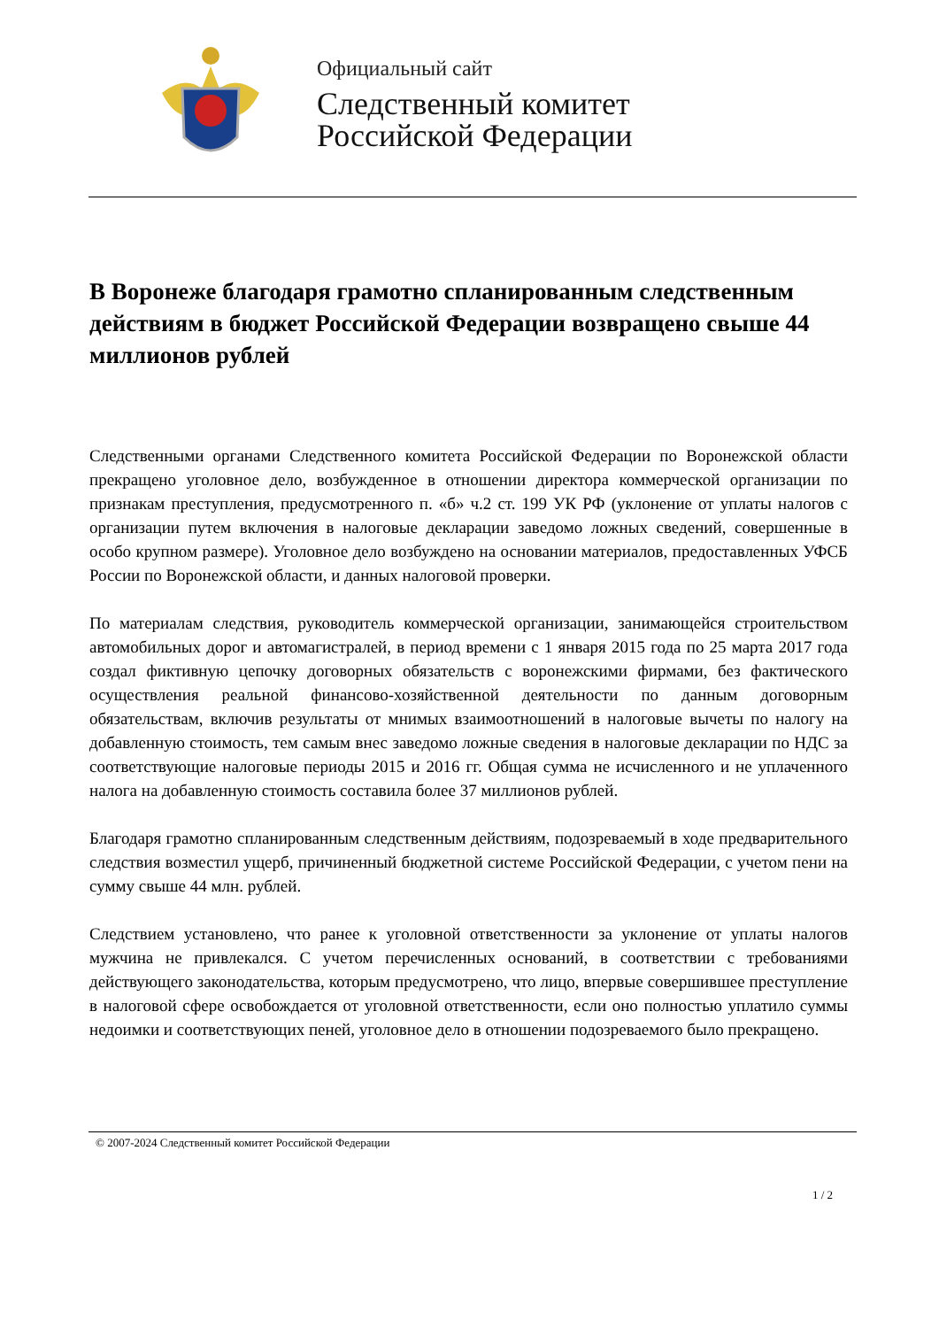Официальный сайт
Следственный комитет
Российской Федерации
В Воронеже благодаря грамотно спланированным следственным действиям в бюджет Российской Федерации возвращено свыше 44 миллионов рублей
Следственными органами Следственного комитета Российской Федерации по Воронежской области прекращено уголовное дело, возбужденное в отношении директора коммерческой организации по признакам преступления, предусмотренного п. «б» ч.2 ст. 199 УК РФ (уклонение от уплаты налогов с организации путем включения в налоговые декларации заведомо ложных сведений, совершенные в особо крупном размере). Уголовное дело возбуждено на основании материалов, предоставленных УФСБ России по Воронежской области, и данных налоговой проверки.
По материалам следствия, руководитель коммерческой организации, занимающейся строительством автомобильных дорог и автомагистралей, в период времени с 1 января 2015 года по 25 марта 2017 года создал фиктивную цепочку договорных обязательств с воронежскими фирмами, без фактического осуществления реальной финансово-хозяйственной деятельности по данным договорным обязательствам, включив результаты от мнимых взаимоотношений в налоговые вычеты по налогу на добавленную стоимость, тем самым внес заведомо ложные сведения в налоговые декларации по НДС за соответствующие налоговые периоды 2015 и 2016 гг. Общая сумма не исчисленного и не уплаченного налога на добавленную стоимость составила более 37 миллионов рублей.
Благодаря грамотно спланированным следственным действиям, подозреваемый в ходе предварительного следствия возместил ущерб, причиненный бюджетной системе Российской Федерации, с учетом пени на сумму свыше 44 млн. рублей.
Следствием установлено, что ранее к уголовной ответственности за уклонение от уплаты налогов мужчина не привлекался. С учетом перечисленных оснований, в соответствии с требованиями действующего законодательства, которым предусмотрено, что лицо, впервые совершившее преступление в налоговой сфере освобождается от уголовной ответственности, если оно полностью уплатило суммы недоимки и соответствующих пеней, уголовное дело в отношении подозреваемого было прекращено.
© 2007-2024 Следственный комитет Российской Федерации
1 / 2